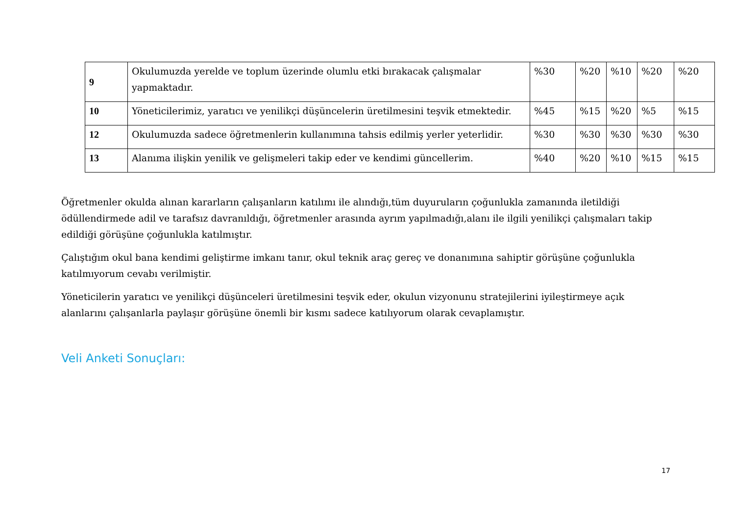| 9 | Okulumuzda yerelde ve toplum üzerinde olumlu etki bırakacak çalışmalar yapmaktadır. | %30 | %20 | %10 | %20 | %20 |
| 10 | Yöneticilerimiz, yaratıcı ve yenilikçi düşüncelerin üretilmesini teşvik etmektedir. | %45 | %15 | %20 | %5 | %15 |
| 12 | Okulumuzda sadece öğretmenlerin kullanımına tahsis edilmiş yerler yeterlidir. | %30 | %30 | %30 | %30 | %30 |
| 13 | Alanıma ilişkin yenilik ve gelişmeleri takip eder ve kendimi güncellerim. | %40 | %20 | %10 | %15 | %15 |
Öğretmenler okulda alınan kararların çalışanların katılımı ile alındığı,tüm duyuruların çoğunlukla zamanında iletildiği ödüllendirmede adil ve tarafsız davranıldığı, öğretmenler arasında ayrım yapılmadığı,alanı ile ilgili yenilikçi çalışmaları takip edildiği görüşüne çoğunlukla katılmıştır.
Çalıştığım okul bana kendimi geliştirme imkanı tanır, okul teknik araç gereç ve donanımına sahiptir görüşüne çoğunlukla katılmıyorum cevabı verilmiştir.
Yöneticilerin yaratıcı ve yenilikçi düşünceleri üretilmesini teşvik eder, okulun vizyonunu stratejilerini iyileştirmeye açık alanlarını çalışanlarla paylaşır görüşüne önemli bir kısmı sadece katılıyorum olarak cevaplamıştır.
Veli Anketi Sonuçları:
17